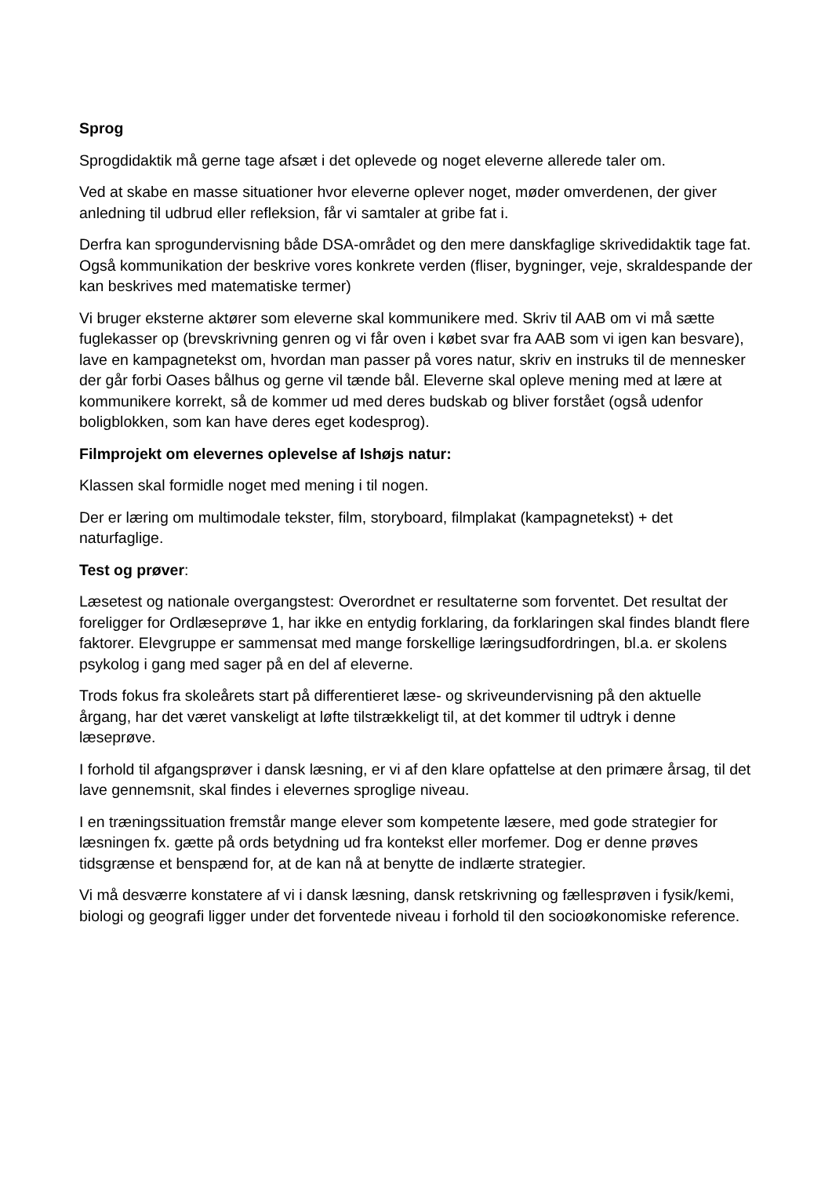Sprog
Sprogdidaktik må gerne tage afsæt i det oplevede og noget eleverne allerede taler om.
Ved at skabe en masse situationer hvor eleverne oplever noget, møder omverdenen, der giver anledning til udbrud eller refleksion, får vi samtaler at gribe fat i.
Derfra kan sprogundervisning både DSA-området og den mere danskfaglige skrivedidaktik tage fat. Også kommunikation der beskrive vores konkrete verden (fliser, bygninger, veje, skraldespande der kan beskrives med matematiske termer)
Vi bruger eksterne aktører som eleverne skal kommunikere med. Skriv til AAB om vi må sætte fuglekasser op (brevskrivning genren og vi får oven i købet svar fra AAB som vi igen kan besvare), lave en kampagnetekst om, hvordan man passer på vores natur, skriv en instruks til de mennesker der går forbi Oases bålhus og gerne vil tænde bål. Eleverne skal opleve mening med at lære at kommunikere korrekt, så de kommer ud med deres budskab og bliver forstået (også udenfor boligblokken, som kan have deres eget kodesprog).
Filmprojekt om elevernes oplevelse af Ishøjs natur:
Klassen skal formidle noget med mening i til nogen.
Der er læring om multimodale tekster, film, storyboard, filmplakat (kampagnetekst) + det naturfaglige.
Test og prøver:
Læsetest og nationale overgangstest: Overordnet er resultaterne som forventet. Det resultat der foreligger for Ordlæseprøve 1, har ikke en entydig forklaring, da forklaringen skal findes blandt flere faktorer. Elevgruppe er sammensat med mange forskellige læringsudfordringen, bl.a. er skolens psykolog i gang med sager på en del af eleverne.
Trods fokus fra skoleårets start på differentieret læse- og skriveundervisning på den aktuelle årgang, har det været vanskeligt at løfte tilstrækkeligt til, at det kommer til udtryk i denne læseprøve.
I forhold til afgangsprøver i dansk læsning, er vi af den klare opfattelse at den primære årsag, til det lave gennemsnit, skal findes i elevernes sproglige niveau.
I en træningssituation fremstår mange elever som kompetente læsere, med gode strategier for læsningen fx. gætte på ords betydning ud fra kontekst eller morfemer. Dog er denne prøves tidsgrænse et benspænd for, at de kan nå at benytte de indlærte strategier.
Vi må desværre konstatere af vi i dansk læsning, dansk retskrivning og fællesprøven i fysik/kemi, biologi og geografi ligger under det forventede niveau i forhold til den socioøkonomiske reference.